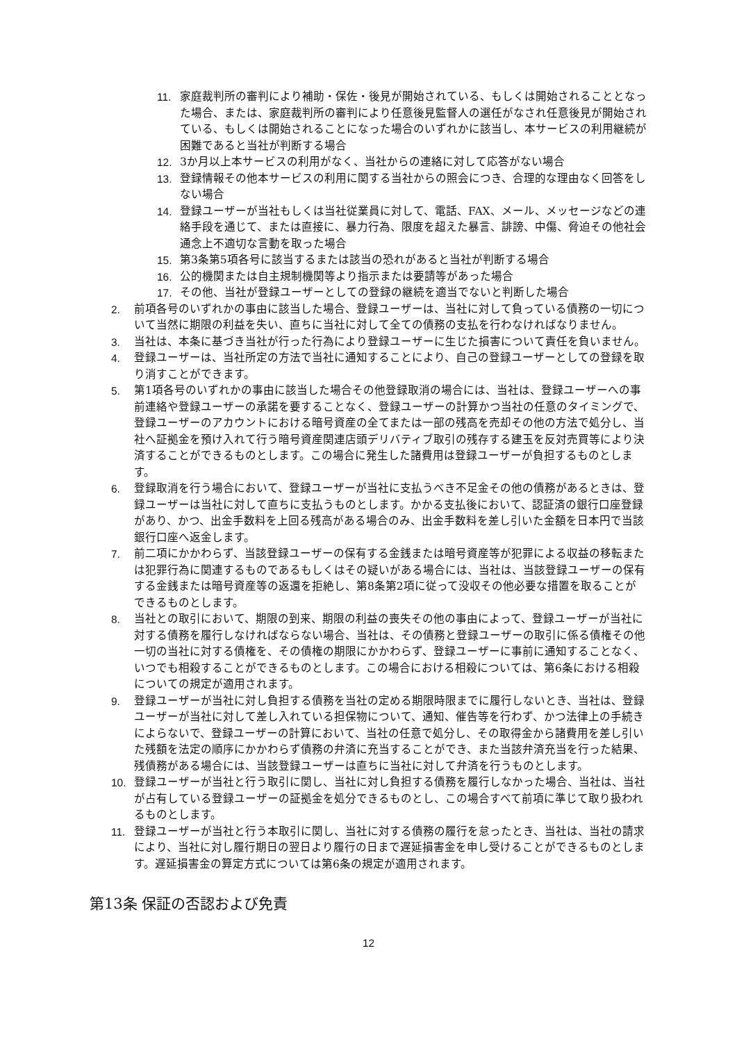11. 家庭裁判所の審判により補助・保佐・後見が開始されている、もしくは開始されることとなった場合、または、家庭裁判所の審判により任意後見監督人の選任がなされ任意後見が開始されている、もしくは開始されることになった場合のいずれかに該当し、本サービスの利用継続が困難であると当社が判断する場合
12. 3か月以上本サービスの利用がなく、当社からの連絡に対して応答がない場合
13. 登録情報その他本サービスの利用に関する当社からの照会につき、合理的な理由なく回答をしない場合
14. 登録ユーザーが当社もしくは当社従業員に対して、電話、FAX、メール、メッセージなどの連絡手段を通じて、または直接に、暴力行為、限度を超えた暴言、誹謗、中傷、脅迫その他社会通念上不適切な言動を取った場合
15. 第3条第5項各号に該当するまたは該当の恐れがあると当社が判断する場合
16. 公的機関または自主規制機関等より指示または要請等があった場合
17. その他、当社が登録ユーザーとしての登録の継続を適当でないと判断した場合
2. 前項各号のいずれかの事由に該当した場合、登録ユーザーは、当社に対して負っている債務の一切について当然に期限の利益を失い、直ちに当社に対して全ての債務の支払を行わなければなりません。
3. 当社は、本条に基づき当社が行った行為により登録ユーザーに生じた損害について責任を負いません。
4. 登録ユーザーは、当社所定の方法で当社に通知することにより、自己の登録ユーザーとしての登録を取り消すことができます。
5. 第1項各号のいずれかの事由に該当した場合その他登録取消の場合には、当社は、登録ユーザーへの事前連絡や登録ユーザーの承諾を要することなく、登録ユーザーの計算かつ当社の任意のタイミングで、登録ユーザーのアカウントにおける暗号資産の全てまたは一部の残高を売却その他の方法で処分し、当社へ証拠金を預け入れて行う暗号資産関連店頭デリバティブ取引の残存する建玉を反対売買等により決済することができるものとします。この場合に発生した諸費用は登録ユーザーが負担するものとします。
6. 登録取消を行う場合において、登録ユーザーが当社に支払うべき不足金その他の債務があるときは、登録ユーザーは当社に対して直ちに支払うものとします。かかる支払後において、認証済の銀行口座登録があり、かつ、出金手数料を上回る残高がある場合のみ、出金手数料を差し引いた金額を日本円で当該銀行口座へ返金します。
7. 前二項にかかわらず、当該登録ユーザーの保有する金銭または暗号資産等が犯罪による収益の移転または犯罪行為に関連するものであるもしくはその疑いがある場合には、当社は、当該登録ユーザーの保有する金銭または暗号資産等の返還を拒絶し、第8条第2項に従って没収その他必要な措置を取ることができるものとします。
8. 当社との取引において、期限の到来、期限の利益の喪失その他の事由によって、登録ユーザーが当社に対する債務を履行しなければならない場合、当社は、その債務と登録ユーザーの取引に係る債権その他一切の当社に対する債権を、その債権の期限にかかわらず、登録ユーザーに事前に通知することなく、いつでも相殺することができるものとします。この場合における相殺については、第6条における相殺についての規定が適用されます。
9. 登録ユーザーが当社に対し負担する債務を当社の定める期限時限までに履行しないとき、当社は、登録ユーザーが当社に対して差し入れている担保物について、通知、催告等を行わず、かつ法律上の手続きによらないで、登録ユーザーの計算において、当社の任意で処分し、その取得金から諸費用を差し引いた残額を法定の順序にかかわらず債務の弁済に充当することができ、また当該弁済充当を行った結果、残債務がある場合には、当該登録ユーザーは直ちに当社に対して弁済を行うものとします。
10. 登録ユーザーが当社と行う取引に関し、当社に対し負担する債務を履行しなかった場合、当社は、当社が占有している登録ユーザーの証拠金を処分できるものとし、この場合すべて前項に準じて取り扱われるものとします。
11. 登録ユーザーが当社と行う本取引に関し、当社に対する債務の履行を怠ったとき、当社は、当社の請求により、当社に対し履行期日の翌日より履行の日まで遅延損害金を申し受けることができるものとします。遅延損害金の算定方式については第6条の規定が適用されます。
第13条 保証の否認および免責
12